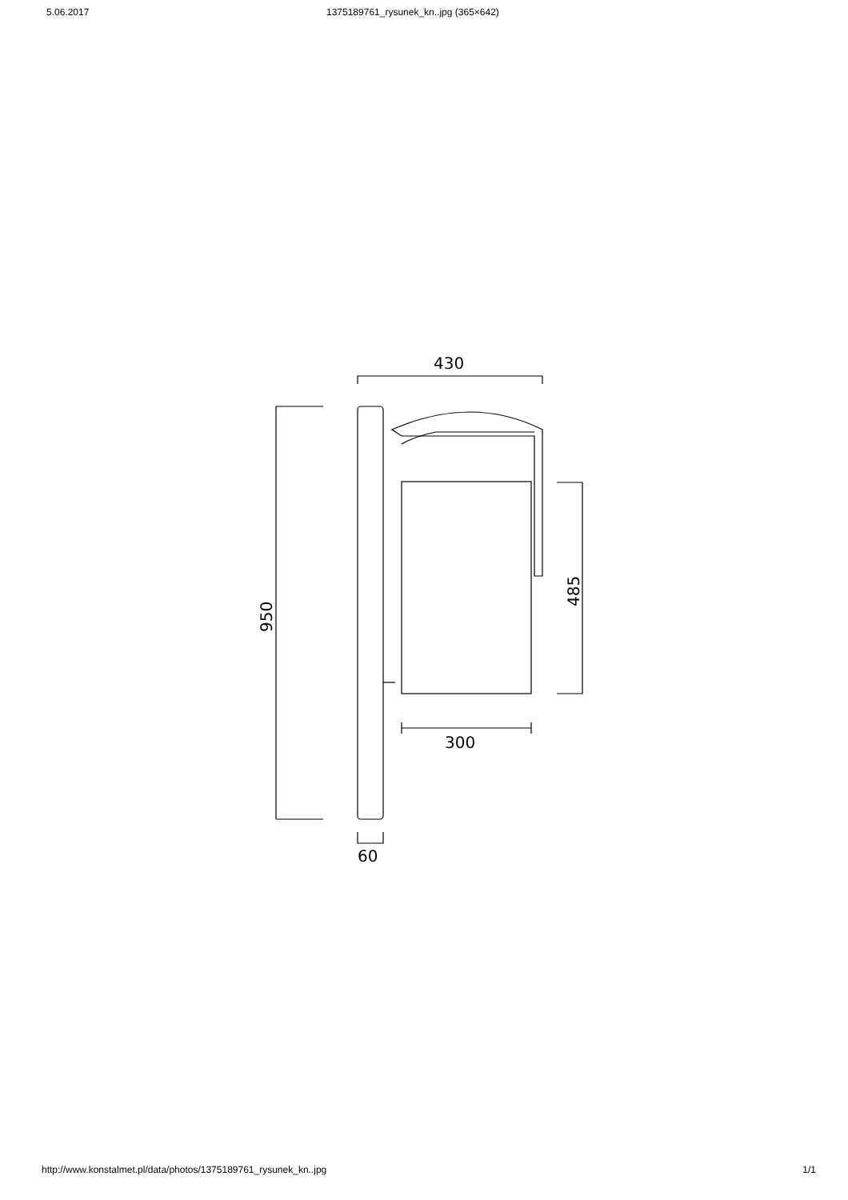5.06.2017 1375189761_rysunek_kn..jpg (365×642)
430
950
485
300
60
http://www.konstalmet.pl/data/photos/1375189761_rysunek_kn..jpg 1/1